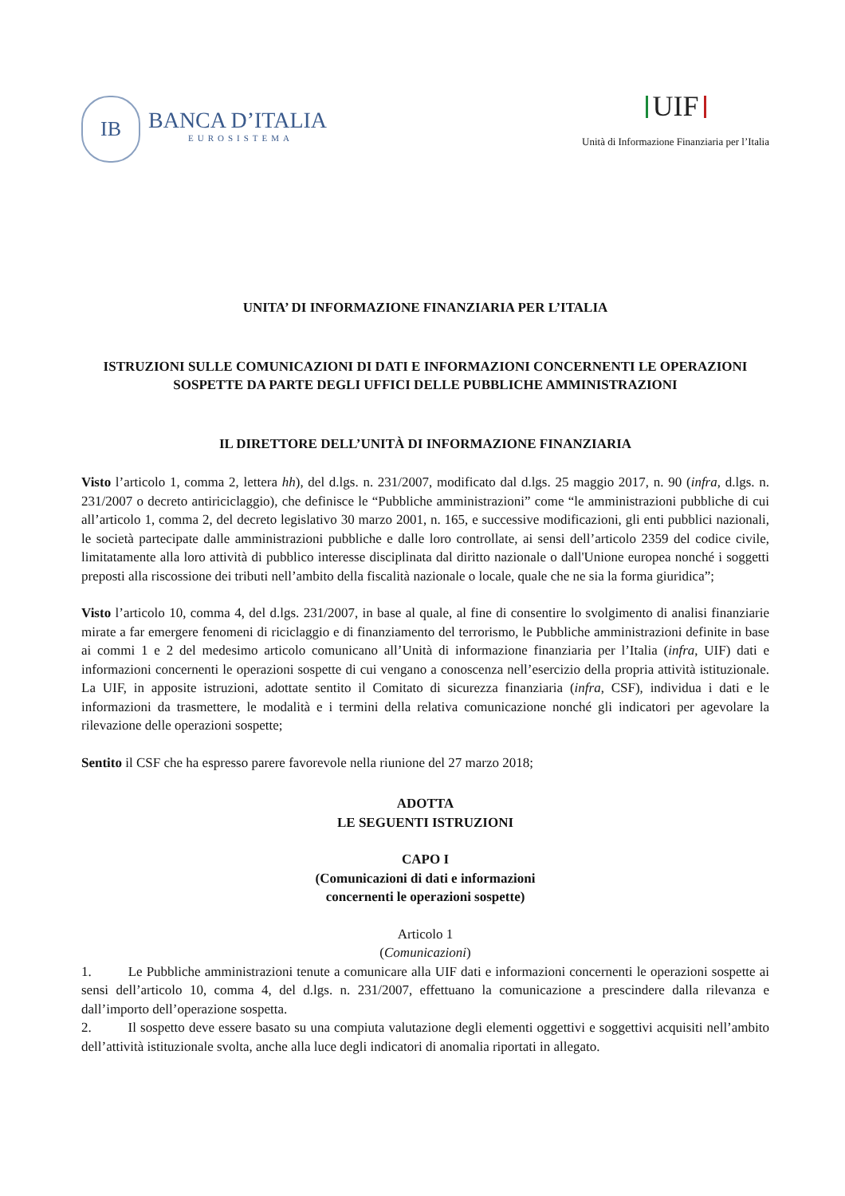IB
BANCA D’ITALIA
EUROSISTEMA
UIF
Unità di Informazione Finanziaria per l’Italia
UNITA’ DI INFORMAZIONE FINANZIARIA PER L’ITALIA
ISTRUZIONI SULLE COMUNICAZIONI DI DATI E INFORMAZIONI CONCERNENTI LE OPERAZIONI SOSPETTE DA PARTE DEGLI UFFICI DELLE PUBBLICHE AMMINISTRAZIONI
IL DIRETTORE DELL’UNITÀ DI INFORMAZIONE FINANZIARIA
Visto l’articolo 1, comma 2, lettera hh), del d.lgs. n. 231/2007, modificato dal d.lgs. 25 maggio 2017, n. 90 (infra, d.lgs. n. 231/2007 o decreto antiriciclaggio), che definisce le “Pubbliche amministrazioni” come “le amministrazioni pubbliche di cui all’articolo 1, comma 2, del decreto legislativo 30 marzo 2001, n. 165, e successive modificazioni, gli enti pubblici nazionali, le società partecipate dalle amministrazioni pubbliche e dalle loro controllate, ai sensi dell’articolo 2359 del codice civile, limitatamente alla loro attività di pubblico interesse disciplinata dal diritto nazionale o dall'Unione europea nonché i soggetti preposti alla riscossione dei tributi nell’ambito della fiscalità nazionale o locale, quale che ne sia la forma giuridica”;
Visto l’articolo 10, comma 4, del d.lgs. 231/2007, in base al quale, al fine di consentire lo svolgimento di analisi finanziarie mirate a far emergere fenomeni di riciclaggio e di finanziamento del terrorismo, le Pubbliche amministrazioni definite in base ai commi 1 e 2 del medesimo articolo comunicano all’Unità di informazione finanziaria per l’Italia (infra, UIF) dati e informazioni concernenti le operazioni sospette di cui vengano a conoscenza nell’esercizio della propria attività istituzionale. La UIF, in apposite istruzioni, adottate sentito il Comitato di sicurezza finanziaria (infra, CSF), individua i dati e le informazioni da trasmettere, le modalità e i termini della relativa comunicazione nonché gli indicatori per agevolare la rilevazione delle operazioni sospette;
Sentito il CSF che ha espresso parere favorevole nella riunione del 27 marzo 2018;
ADOTTA
LE SEGUENTI ISTRUZIONI
CAPO I
(Comunicazioni di dati e informazioni
concernenti le operazioni sospette)
Articolo 1
(Comunicazioni)
1. Le Pubbliche amministrazioni tenute a comunicare alla UIF dati e informazioni concernenti le operazioni sospette ai sensi dell’articolo 10, comma 4, del d.lgs. n. 231/2007, effettuano la comunicazione a prescindere dalla rilevanza e dall’importo dell’operazione sospetta.
2. Il sospetto deve essere basato su una compiuta valutazione degli elementi oggettivi e soggettivi acquisiti nell’ambito dell’attività istituzionale svolta, anche alla luce degli indicatori di anomalia riportati in allegato.